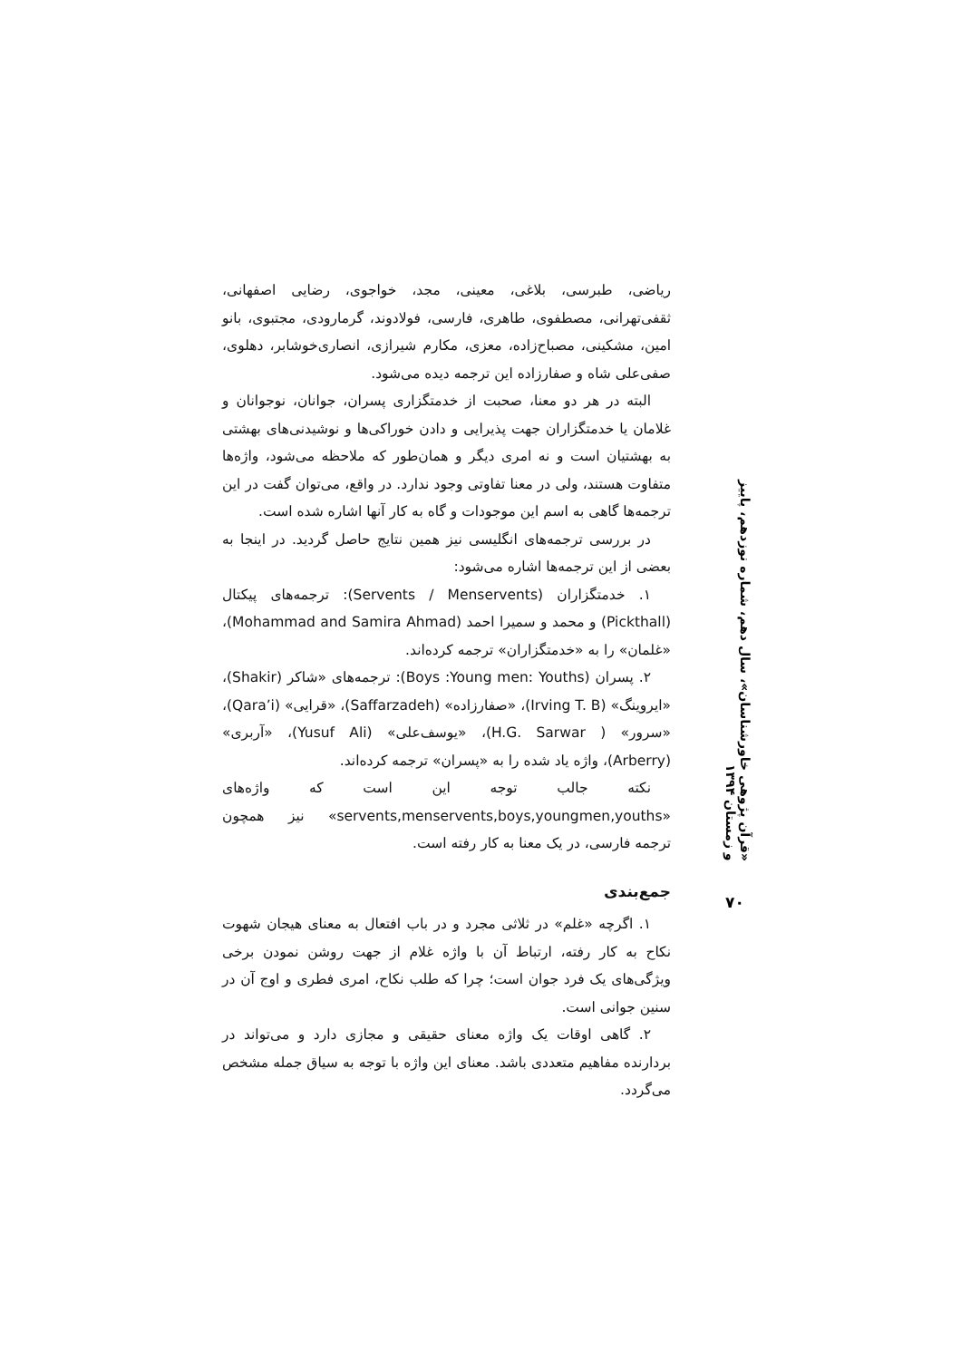ریاضی، طبرسی، بلاغی، معینی، مجد، خواجوی، رضایی اصفهانی، ثقفی‌تهرانی، مصطفوی، طاهری، فارسی، فولادوند، گرمارودی، مجتبوی، بانو امین، مشکینی، مصباح‌زاده، معزی، مکارم شیرازی، انصاری‌خوشابر، دهلوی، صفی‌علی شاه و صفارزاده این ترجمه دیده می‌شود.
البته در هر دو معنا، صحبت از خدمتگزاری پسران، جوانان، نوجوانان و غلامان یا خدمتگزاران جهت پذیرایی و دادن خوراکی‌ها و نوشیدنی‌های بهشتی به بهشتیان است و نه امری دیگر و همان‌طور که ملاحظه می‌شود، واژه‌ها متفاوت هستند، ولی در معنا تفاوتی وجود ندارد. در واقع، می‌توان گفت در این ترجمه‌ها گاهی به اسم این موجودات و گاه به کار آنها اشاره شده است.
در بررسی ترجمه‌های انگلیسی نیز همین نتایج حاصل گردید. در اینجا به بعضی از این ترجمه‌ها اشاره می‌شود:
۱. خدمتگزاران (Servents / Menservents): ترجمه‌های پیکتال (Pickthall) و محمد و سمیرا احمد (Mohammad and Samira Ahmad)، «غلمان» را به «خدمتگزاران» ترجمه کرده‌اند.
۲. پسران (Boys :Young men: Youths): ترجمه‌های «شاکر (Shakir)، «ایروینگ» (Irving T. B)، «صفارزاده» (Saffarzadeh)، «قرایی» (Qara’i)، «سرور» ( H.G. Sarwar)، «یوسف‌علی» (Yusuf Ali)، «آربری» (Arberry)، واژه یاد شده را به «پسران» ترجمه کرده‌اند.
نکته جالب توجه این است که واژه‌های «servents,menservents,boys,youngmen,youths» نیز همچون ترجمه فارسی، در یک معنا به کار رفته است.
جمع‌بندی
۱. اگرچه «غلم» در ثلاثی مجرد و در باب افتعال به معنای هیجان شهوت نکاح به کار رفته، ارتباط آن با واژه غلام از جهت روشن نمودن برخی ویژگی‌های یک فرد جوان است؛ چرا که طلب نکاح، امری فطری و اوج آن در سنین جوانی است.
۲. گاهی اوقات یک واژه معنای حقیقی و مجازی دارد و می‌تواند در بردارنده مفاهیم متعددی باشد. معنای این واژه با توجه به سیاق جمله مشخص می‌گردد.
«قرآن پژوهی خاورشناسان»، سال دهم، شماره نوزدهم، پاییز و زمستان ۱۳۹۴
۷۰